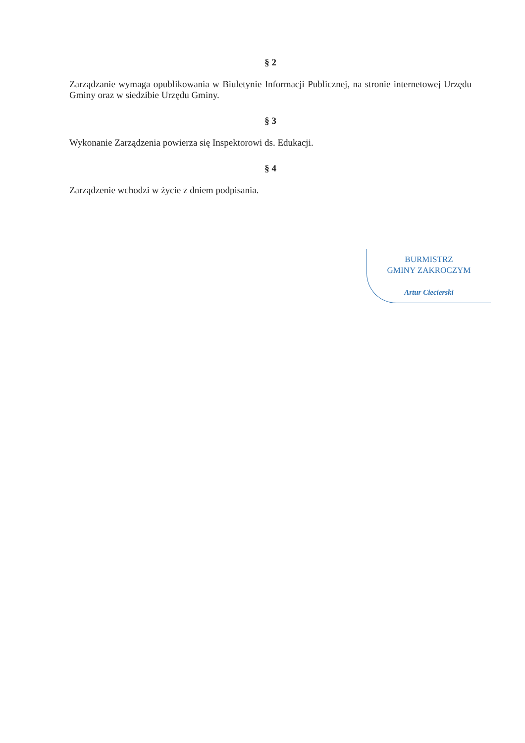§ 2
Zarządzanie wymaga opublikowania w Biuletynie Informacji Publicznej, na stronie internetowej Urzędu Gminy oraz w siedzibie Urzędu Gminy.
§ 3
Wykonanie Zarządzenia powierza się Inspektorowi ds. Edukacji.
§ 4
Zarządzenie wchodzi w życie z dniem podpisania.
BURMISTRZ
GMINY ZAKROCZYM
Artur Ciecierski